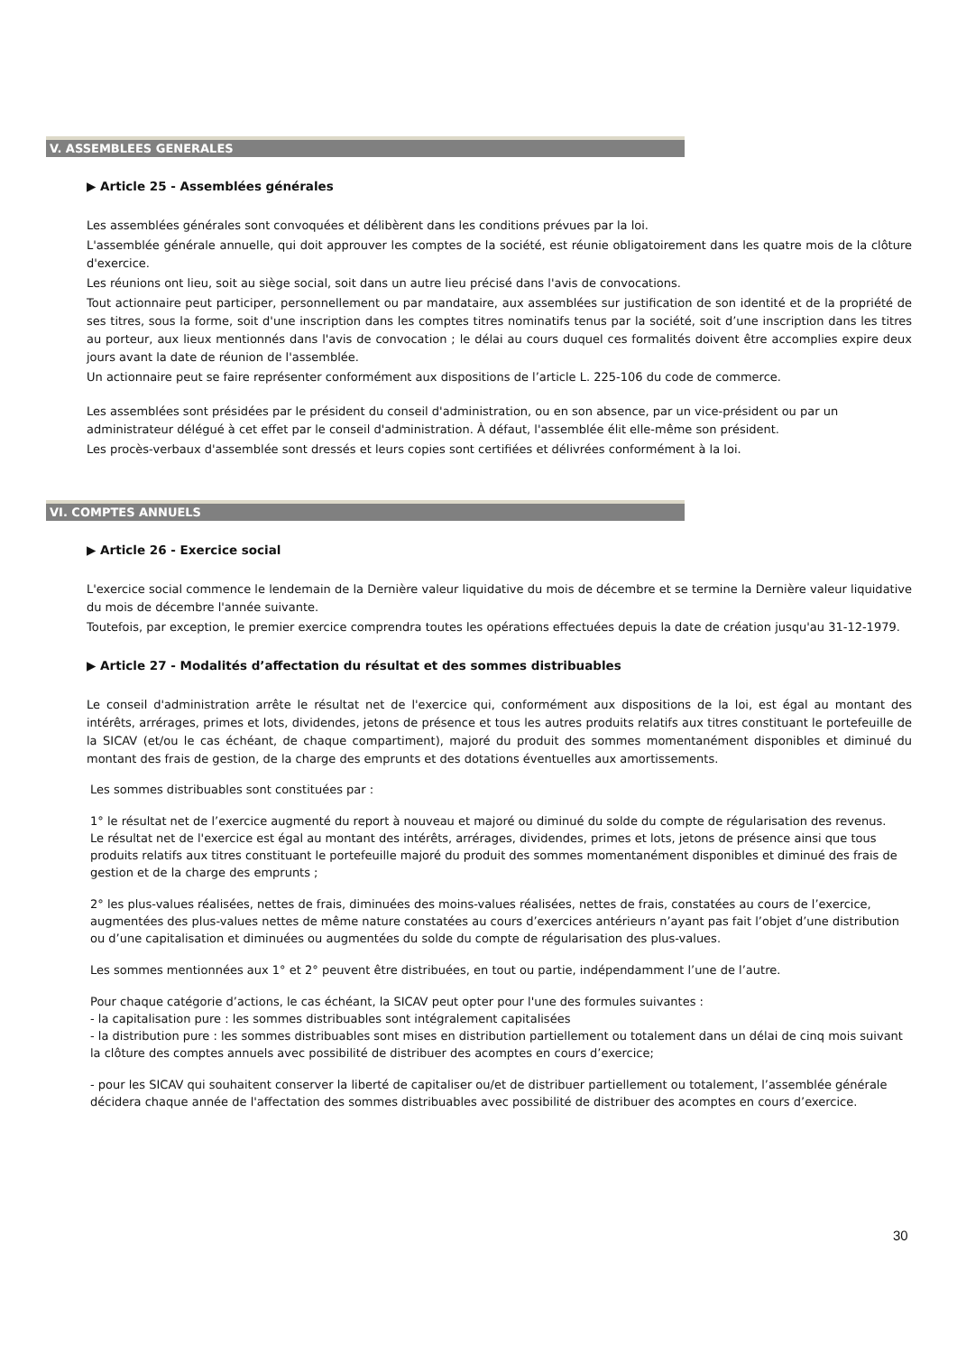V. ASSEMBLEES GENERALES
▶ Article 25 - Assemblées générales
Les assemblées générales sont convoquées et délibèrent dans les conditions prévues par la loi.
L'assemblée générale annuelle, qui doit approuver les comptes de la société, est réunie obligatoirement dans les quatre mois de la clôture d'exercice.
Les réunions ont lieu, soit au siège social, soit dans un autre lieu précisé dans l'avis de convocations.
Tout actionnaire peut participer, personnellement ou par mandataire, aux assemblées sur justification de son identité et de la propriété de ses titres, sous la forme, soit d'une inscription dans les comptes titres nominatifs tenus par la société, soit d’une inscription dans les titres au porteur, aux lieux mentionnés dans l'avis de convocation ; le délai au cours duquel ces formalités doivent être accomplies expire deux jours avant la date de réunion de l'assemblée.
Un actionnaire peut se faire représenter conformément aux dispositions de l’article L. 225-106 du code de commerce.
Les assemblées sont présidées par le président du conseil d'administration, ou en son absence, par un vice-président ou par un administrateur délégué à cet effet par le conseil d'administration. À défaut, l'assemblée élit elle-même son président.
Les procès-verbaux d'assemblée sont dressés et leurs copies sont certifiées et délivrées conformément à la loi.
VI. COMPTES ANNUELS
▶ Article 26 - Exercice social
L'exercice social commence le lendemain de la Dernière valeur liquidative du mois de décembre et se termine la Dernière valeur liquidative du mois de décembre l'année suivante.
Toutefois, par exception, le premier exercice comprendra toutes les opérations effectuées depuis la date de création jusqu'au 31-12-1979.
▶ Article 27 - Modalités d’affectation du résultat et des sommes distribuables
Le conseil d'administration arrête le résultat net de l'exercice qui, conformément aux dispositions de la loi, est égal au montant des intérêts, arrérages, primes et lots, dividendes, jetons de présence et tous les autres produits relatifs aux titres constituant le portefeuille de la SICAV (et/ou le cas échéant, de chaque compartiment), majoré du produit des sommes momentanément disponibles et diminué du montant des frais de gestion, de la charge des emprunts et des dotations éventuelles aux amortissements.
Les sommes distribuables sont constituées par :
1° le résultat net de l’exercice augmenté du report à nouveau et majoré ou diminué du solde du compte de régularisation des revenus.
Le résultat net de l'exercice est égal au montant des intérêts, arrérages, dividendes, primes et lots, jetons de présence ainsi que tous produits relatifs aux titres constituant le portefeuille majoré du produit des sommes momentanément disponibles et diminué des frais de gestion et de la charge des emprunts ;
2° les plus-values réalisées, nettes de frais, diminuées des moins-values réalisées, nettes de frais, constatées au cours de l’exercice, augmentées des plus-values nettes de même nature constatées au cours d’exercices antérieurs n’ayant pas fait l’objet d’une distribution ou d’une capitalisation et diminuées ou augmentées du solde du compte de régularisation des plus-values.
Les sommes mentionnées aux 1° et 2° peuvent être distribuées, en tout ou partie, indépendamment l’une de l’autre.
Pour chaque catégorie d’actions, le cas échéant, la SICAV peut opter pour l'une des formules suivantes :
- la capitalisation pure : les sommes distribuables sont intégralement capitalisées
- la distribution pure : les sommes distribuables sont mises en distribution partiellement ou totalement dans un délai de cinq mois suivant la clôture des comptes annuels avec possibilité de distribuer des acomptes en cours d’exercice;
- pour les SICAV qui souhaitent conserver la liberté de capitaliser ou/et de distribuer partiellement ou totalement, l’assemblée générale décidera chaque année de l'affectation des sommes distribuables avec possibilité de distribuer des acomptes en cours d’exercice.
30